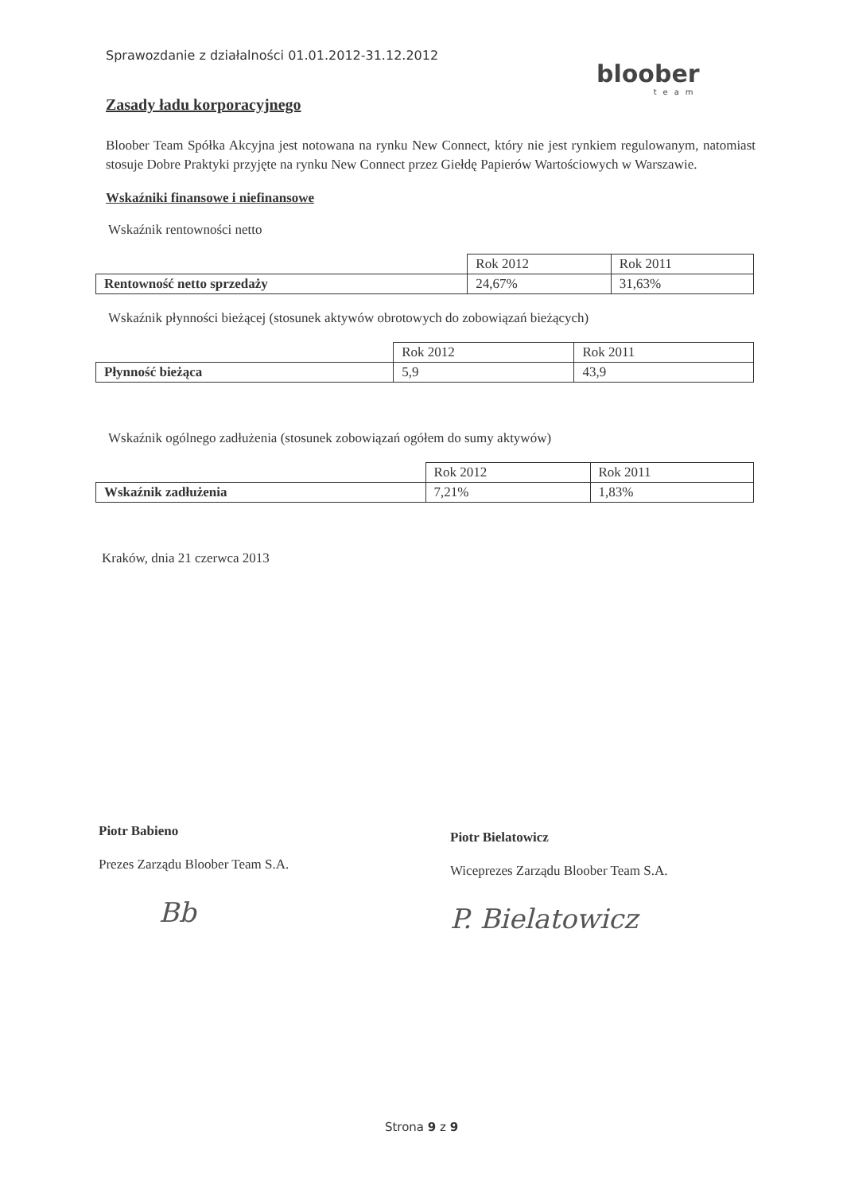Sprawozdanie z działalności 01.01.2012-31.12.2012
bloober
team
Zasady ładu korporacyjnego
Bloober Team Spółka Akcyjna jest notowana na rynku New Connect, który nie jest rynkiem regulowanym, natomiast stosuje Dobre Praktyki przyjęte na rynku New Connect przez Giełdę Papierów Wartościowych w Warszawie.
Wskaźniki finansowe i niefinansowe
Wskaźnik rentowności netto
| | Rok 2012 | Rok 2011 |
| Rentowność netto sprzedaży | 24,67% | 31,63% |
Wskaźnik płynności bieżącej (stosunek aktywów obrotowych do zobowiązań bieżących)
| | Rok 2012 | Rok 2011 |
| Płynność bieżąca | 5,9 | 43,9 |
Wskaźnik ogólnego zadłużenia (stosunek zobowiązań ogółem do sumy aktywów)
| | Rok 2012 | Rok 2011 |
| Wskaźnik zadłużenia | 7,21% | 1,83% |
Kraków, dnia 21 czerwca 2013
Piotr Babieno
Prezes Zarządu Bloober Team S.A.
Bb
Piotr Bielatowicz
Wiceprezes Zarządu Bloober Team S.A.
P. Bielatowicz
Strona 9 z 9